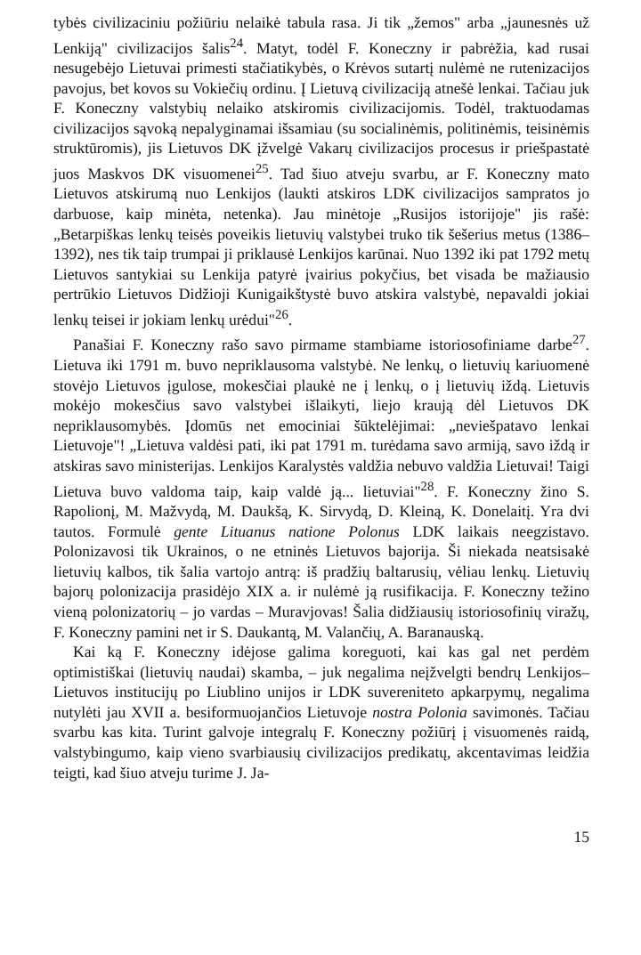tybės civilizaciniu požiūriu nelaikė tabula rasa. Ji tik „žemos" arba „jaunesnės už Lenkiją" civilizacijos šalis<sup>24</sup>. Matyt, todėl F. Koneczny ir pabrėžia, kad rusai nesugebėjo Lietuvai primesti stačiatikybės, o Krėvos sutartį nulėmė ne rutenizacijos pavojus, bet kovos su Vokiečių ordinu. Į Lietuvą civilizaciją atnešė lenkai. Tačiau juk F. Koneczny valstybių nelaiko atskiromis civilizacijomis. Todėl, traktuodamas civilizacijos sąvoką nepalyginamai išsamiau (su socialinėmis, politinėmis, teisinėmis struktūromis), jis Lietuvos DK įžvelgė Vakarų civilizacijos procesus ir priešpastatė juos Maskvos DK visuomenei<sup>25</sup>. Tad šiuo atveju svarbu, ar F. Koneczny mato Lietuvos atskirumą nuo Lenkijos (laukti atskiros LDK civilizacijos sampratos jo darbuose, kaip minėta, netenka). Jau minėtoje „Rusijos istorijoje" jis rašė: „Betarpiškas lenkų teisės poveikis lietuvių valstybei truko tik šešerius metus (1386–1392), nes tik taip trumpai ji priklausė Lenkijos karūnai. Nuo 1392 iki pat 1792 metų Lietuvos santykiai su Lenkija patyrė įvairius pokyčius, bet visada be mažiausio pertrūkio Lietuvos Didžioji Kunigaikštystė buvo atskira valstybė, nepavaldi jokiai lenkų teisei ir jokiam lenkų urėdui"<sup>26</sup>.
Panašiai F. Koneczny rašo savo pirmame stambiame istoriosofiniame darbe<sup>27</sup>. Lietuva iki 1791 m. buvo nepriklausoma valstybė. Ne lenkų, o lietuvių kariuomenė stovėjo Lietuvos įgulose, mokesčiai plaukė ne į lenkų, o į lietuvių iždą. Lietuvis mokėjo mokesčius savo valstybei išlaikyti, liejo kraują dėl Lietuvos DK nepriklausomybės. Įdomūs net emociniai šūktelėjimai: „neviešpatavo lenkai Lietuvoje"! „Lietuva valdėsi pati, iki pat 1791 m. turėdama savo armiją, savo iždą ir atskiras savo ministerijas. Lenkijos Karalystės valdžia nebuvo valdžia Lietuvai! Taigi Lietuva buvo valdoma taip, kaip valdė ją... lietuviai"<sup>28</sup>. F. Koneczny žino S. Rapolionį, M. Mažvydą, M. Daukšą, K. Sirvydą, D. Kleiną, K. Donelaitį. Yra dvi tautos. Formulė gente Lituanus natione Polonus LDK laikais neegzistavo. Polonizavosi tik Ukrainos, o ne etninės Lietuvos bajorija. Ši niekada neatsisakė lietuvių kalbos, tik šalia vartojo antrą: iš pradžių baltarusių, vėliau lenkų. Lietuvių bajorų polonizacija prasidėjo XIX a. ir nulėmė ją rusifikacija. F. Koneczny težino vieną polonizatorių – jo vardas – Muravjovas! Šalia didžiausių istoriosofinių viražų, F. Koneczny pamini net ir S. Daukantą, M. Valančių, A. Baranauską.
Kai ką F. Koneczny idėjose galima koreguoti, kai kas gal net perdėm optimistiškai (lietuvių naudai) skamba, – juk negalima neįžvelgti bendrų Lenkijos–Lietuvos institucijų po Liublino unijos ir LDK suvereniteto apkarpymų, negalima nutylėti jau XVII a. besiformuojančios Lietuvoje nostra Polonia savimonės. Tačiau svarbu kas kita. Turint galvoje integralų F. Koneczny požiūrį į visuomenės raidą, valstybingumo, kaip vieno svarbiausių civilizacijos predikatų, akcentavimas leidžia teigti, kad šiuo atveju turime J. Ja-
15